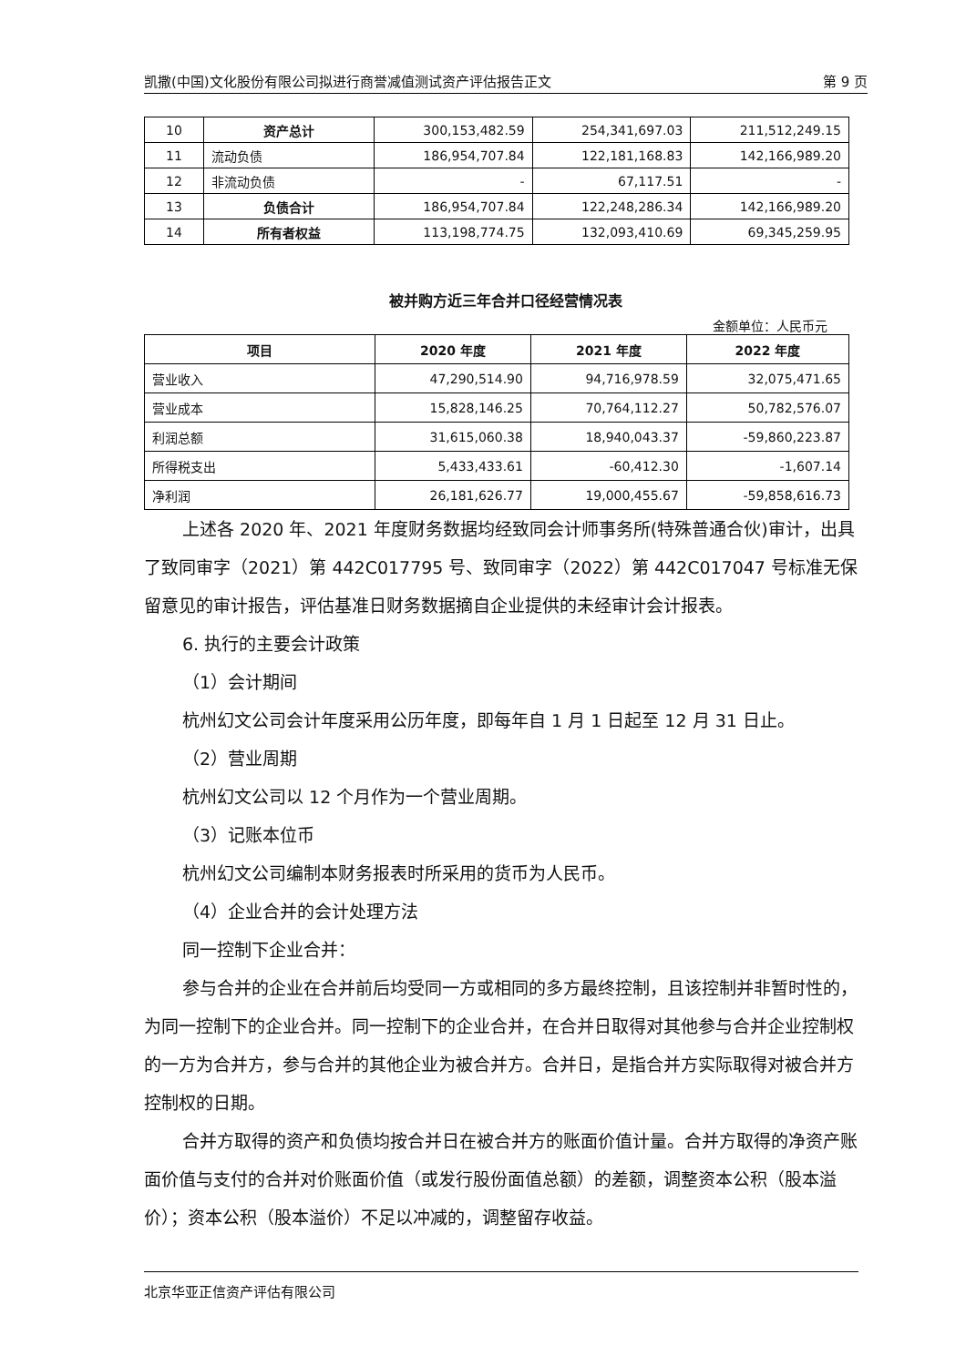凯撒(中国)文化股份有限公司拟进行商誉减值测试资产评估报告正文 第 9 页
| 10 | 资产总计 | 300,153,482.59 | 254,341,697.03 | 211,512,249.15 |
| 11 | 流动负债 | 186,954,707.84 | 122,181,168.83 | 142,166,989.20 |
| 12 | 非流动负债 | - | 67,117.51 | - |
| 13 | 负债合计 | 186,954,707.84 | 122,248,286.34 | 142,166,989.20 |
| 14 | 所有者权益 | 113,198,774.75 | 132,093,410.69 | 69,345,259.95 |
被并购方近三年合并口径经营情况表
金额单位：人民币元
| 项目 | 2020 年度 | 2021 年度 | 2022 年度 |
| --- | --- | --- | --- |
| 营业收入 | 47,290,514.90 | 94,716,978.59 | 32,075,471.65 |
| 营业成本 | 15,828,146.25 | 70,764,112.27 | 50,782,576.07 |
| 利润总额 | 31,615,060.38 | 18,940,043.37 | -59,860,223.87 |
| 所得税支出 | 5,433,433.61 | -60,412.30 | -1,607.14 |
| 净利润 | 26,181,626.77 | 19,000,455.67 | -59,858,616.73 |
上述各 2020 年、2021 年度财务数据均经致同会计师事务所(特殊普通合伙)审计，出具了致同审字（2021）第 442C017795 号、致同审字（2022）第 442C017047 号标准无保留意见的审计报告，评估基准日财务数据摘自企业提供的未经审计会计报表。
6. 执行的主要会计政策
（1）会计期间
杭州幻文公司会计年度采用公历年度，即每年自 1 月 1 日起至 12 月 31 日止。
（2）营业周期
杭州幻文公司以 12 个月作为一个营业周期。
（3）记账本位币
杭州幻文公司编制本财务报表时所采用的货币为人民币。
（4）企业合并的会计处理方法
同一控制下企业合并：
参与合并的企业在合并前后均受同一方或相同的多方最终控制，且该控制并非暂时性的，为同一控制下的企业合并。同一控制下的企业合并，在合并日取得对其他参与合并企业控制权的一方为合并方，参与合并的其他企业为被合并方。合并日，是指合并方实际取得对被合并方控制权的日期。
合并方取得的资产和负债均按合并日在被合并方的账面价值计量。合并方取得的净资产账面价值与支付的合并对价账面价值（或发行股份面值总额）的差额，调整资本公积（股本溢价）；资本公积（股本溢价）不足以冲减的，调整留存收益。
北京华亚正信资产评估有限公司